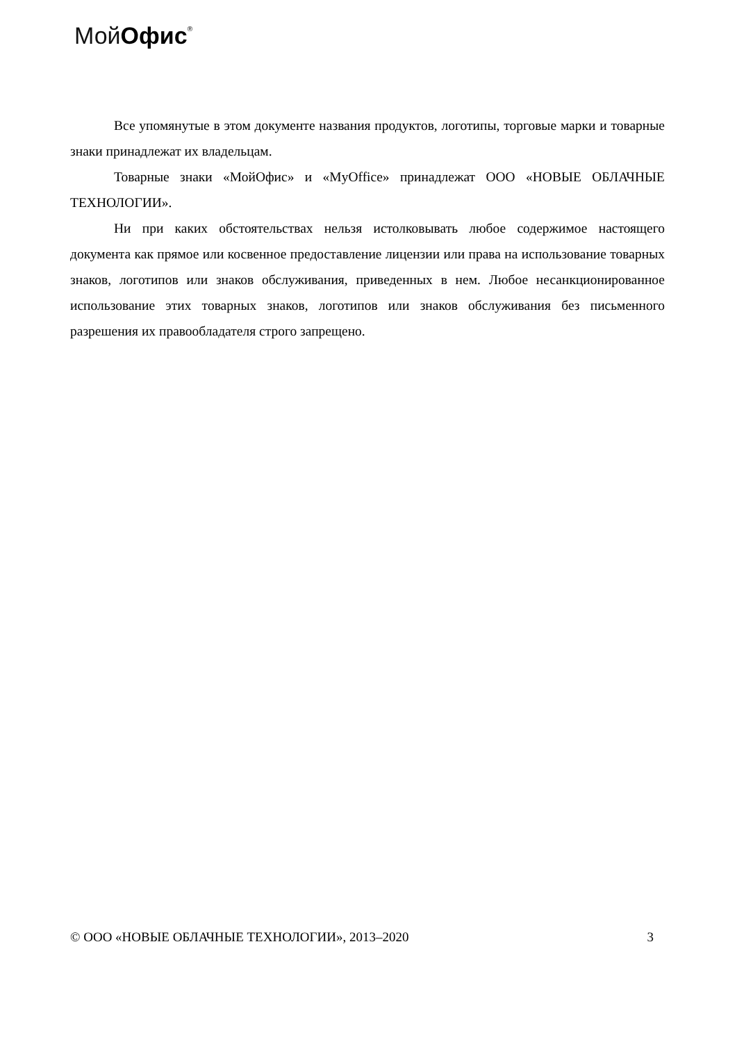Мой Офис<sup>®</sup>
Все упомянутые в этом документе названия продуктов, логотипы, торговые марки и товарные знаки принадлежат их владельцам.
Товарные знаки «МойОфис» и «MyOffice» принадлежат ООО «НОВЫЕ ОБЛАЧНЫЕ ТЕХНОЛОГИИ».
Ни при каких обстоятельствах нельзя истолковывать любое содержимое настоящего документа как прямое или косвенное предоставление лицензии или права на использование товарных знаков, логотипов или знаков обслуживания, приведенных в нем. Любое несанкционированное использование этих товарных знаков, логотипов или знаков обслуживания без письменного разрешения их правообладателя строго запрещено.
© ООО «НОВЫЕ ОБЛАЧНЫЕ ТЕХНОЛОГИИ», 2013–2020 3